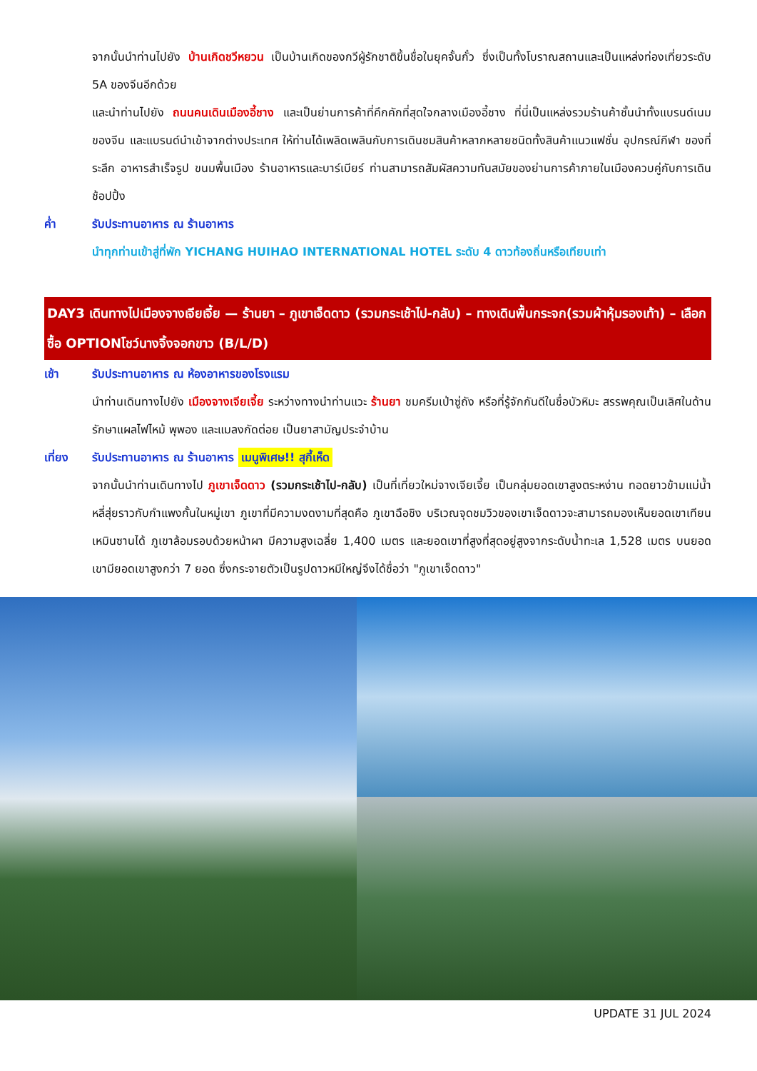จากนั้นนำท่านไปยัง บ้านเกิดชวีหยวน เป็นบ้านเกิดของกวีผู้รักชาติขึ้นชื่อในยุคจั้นกั๋ว ซึ่งเป็นทั้งโบราณสถานและเป็นแหล่งท่องเที่ยวระดับ 5A ของจีนอีกด้วย
และนำท่านไปยัง ถนนคนเดินเมืองอี้ชาง และเป็นย่านการค้าที่คึกคักที่สุดใจกลางเมืองอี้ชาง ที่นี่เป็นแหล่งรวมร้านค้าชั้นนำทั้งแบรนด์เนมของจีน และแบรนด์นำเข้าจากต่างประเทศ ให้ท่านได้เพลิดเพลินกับการเดินชมสินค้าหลากหลายชนิดทั้งสินค้าแนวแฟชั่น อุปกรณ์กีฬา ของที่ระลึก อาหารสำเร็จรูป ขนมพื้นเมือง ร้านอาหารและบาร์เบียร์ ท่านสามารถสัมผัสความทันสมัยของย่านการค้าภายในเมืองควบคู่กับการเดินช้อปปิ้ง
ค่ำ รับประทานอาหาร ณ ร้านอาหาร
นำทุกท่านเข้าสู่ที่พัก YICHANG HUIHAO INTERNATIONAL HOTEL ระดับ 4 ดาวท้องถิ่นหรือเทียบเท่า
DAY3 เดินทางไปเมืองจางเจียเจี้ย — ร้านยา – ภูเขาเจ็ดดาว (รวมกระเช้าไป-กลับ) – ทางเดินพื้นกระจก(รวมผ้าหุ้มรองเท้า) – เลือกซื้อ OPTIONโชว์นางจิ้งจอกขาว (B/L/D)
เช้า รับประทานอาหาร ณ ห้องอาหารของโรงแรม
นำท่านเดินทางไปยัง เมืองจางเจียเจี้ย ระหว่างทางนำท่านแวะ ร้านยา ชมครีมเป่าซู่ถัง หรือที่รู้จักกันดีในชื่อบัวหิมะ สรรพคุณเป็นเลิศในด้านรักษาแผลไฟไหม้ พุพอง และแมลงกัดต่อย เป็นยาสามัญประจำบ้าน
เที่ยง รับประทานอาหาร ณ ร้านอาหาร เมนูพิเศษ!! สุกี้เห็ด
จากนั้นนำท่านเดินทางไป ภูเขาเจ็ดดาว (รวมกระเช้าไป-กลับ) เป็นที่เที่ยวใหม่จางเจียเจี้ย เป็นกลุ่มยอดเขาสูงตระหง่าน ทอดยาวข้ามแม่น้ำหลี่สุ่ยราวกับกำแพงกั้นในหมู่เขา ภูเขาที่มีความงดงามที่สุดคือ ภูเขาฉือชิง บริเวณจุดชมวิวของเขาเจ็ดดาวจะสามารถมองเห็นยอดเขาเทียนเหมินซานได้ ภูเขาล้อมรอบด้วยหน้าผา มีความสูงเฉลี่ย 1,400 เมตร และยอดเขาที่สูงที่สุดอยู่สูงจากระดับน้ำทะเล 1,528 เมตร บนยอดเขามียอดเขาสูงกว่า 7 ยอด ซึ่งกระจายตัวเป็นรูปดาวหมีใหญ่จึงได้ชื่อว่า "ภูเขาเจ็ดดาว"
UPDATE 31 JUL 2024